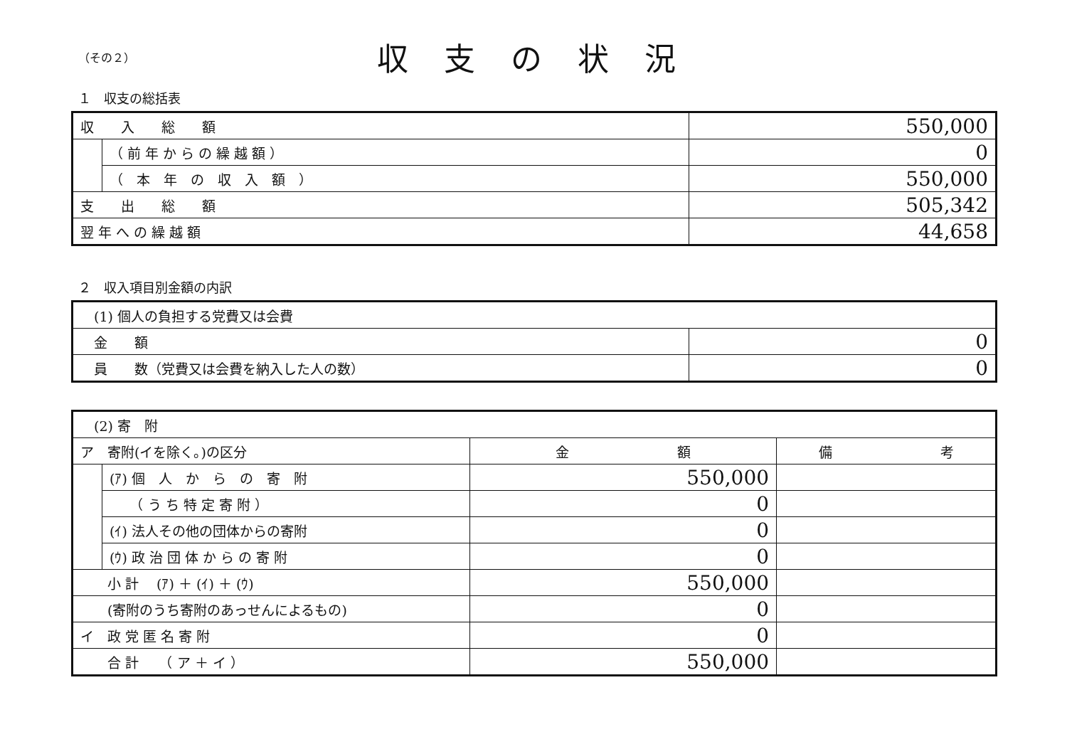（その２）
収支の状況
１　収支の総括表
| 収 入 総 額 | | 550,000 |
| | （ 前 年 か ら の 繰 越 額 ） | 0 |
| | （ 本 年 の 収 入 額 ） | 550,000 |
| 支 出 総 額 | | 505,342 |
| 翌 年 へ の 繰 越 額 | | 44,658 |
２　収入項目別金額の内訳
| (1) 個人の負担する党費又は会費 | |
| 金 額 | 0 |
| 員 数（党費又は会費を納入した人の数） | 0 |
| (2) 寄 附 | | | |
| ア 寄附(イを除く。)の区分 | | 金 額 | 備 考 |
| | (ｱ) 個 人 か ら の 寄 附 | 550,000 | |
| | （ う ち 特 定 寄 附 ） | 0 | |
| | (ｲ) 法人その他の団体からの寄附 | 0 | |
| | (ｳ) 政 治 団 体 か ら の 寄 附 | 0 | |
| 小 計 (ｱ) ＋ (ｲ) ＋ (ｳ) | | 550,000 | |
| (寄附のうち寄附のあっせんによるもの) | | 0 | |
| イ 政 党 匿 名 寄 附 | | 0 | |
| 合 計 （ ア ＋ イ ） | | 550,000 | |